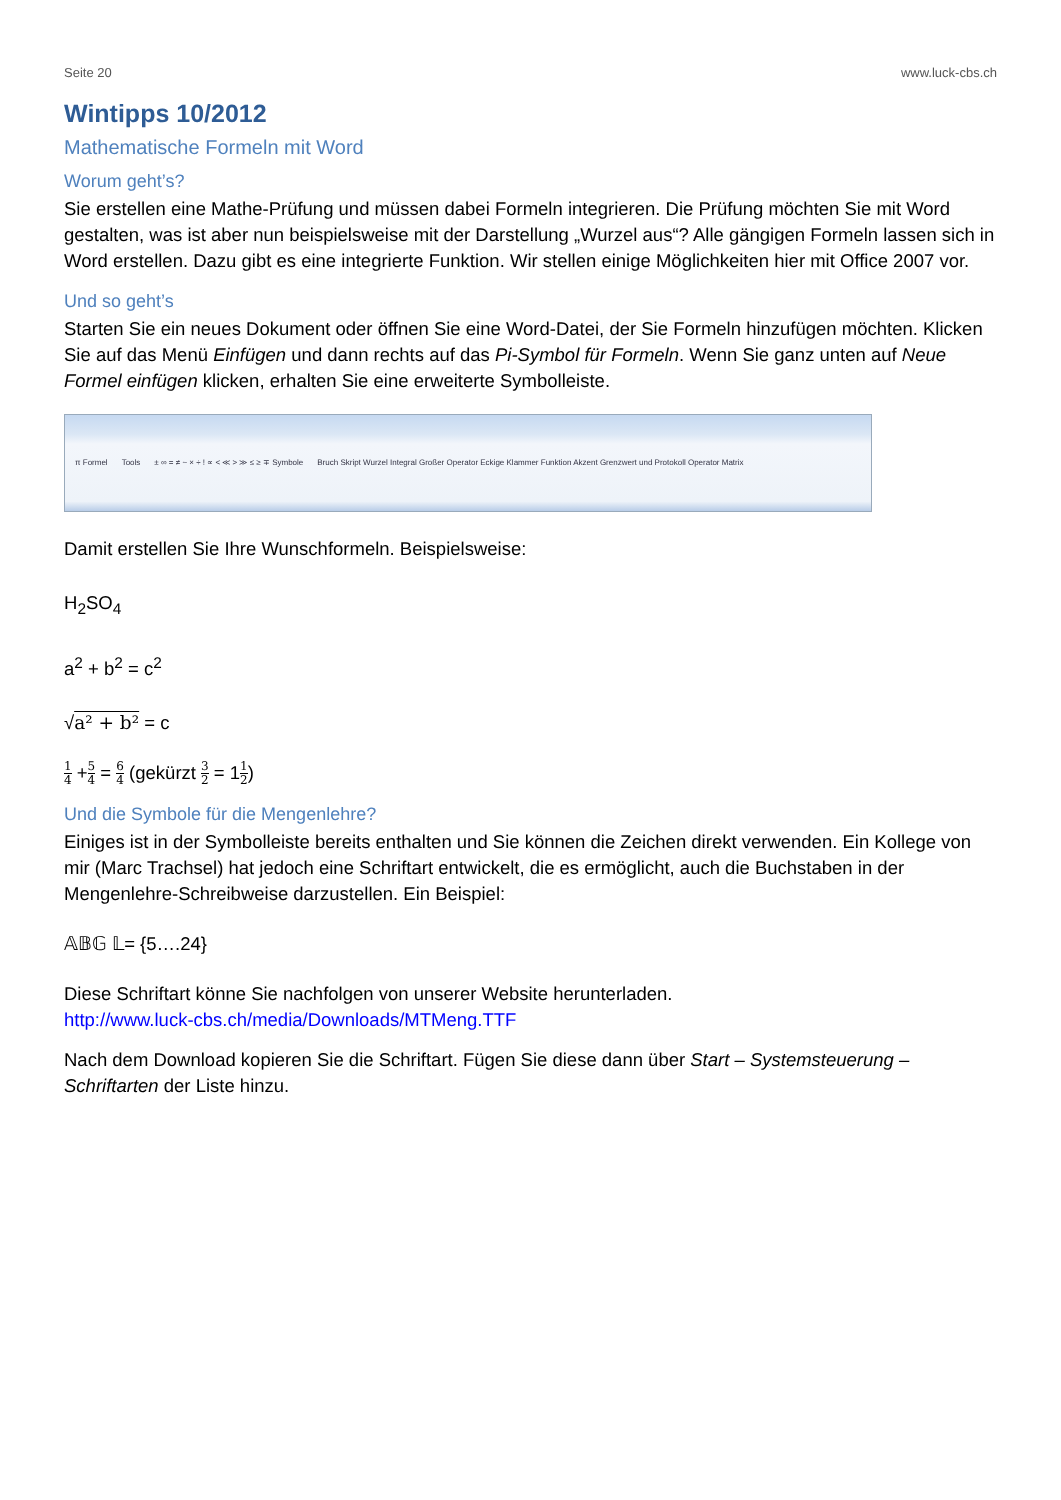Seite 20 www.luck-cbs.ch
Wintipps 10/2012
Mathematische Formeln mit Word
Worum geht’s?
Sie erstellen eine Mathe-Prüfung und müssen dabei Formeln integrieren. Die Prüfung möchten Sie mit Word gestalten, was ist aber nun beispielsweise mit der Darstellung „Wurzel aus“? Alle gängigen Formeln lassen sich in Word erstellen. Dazu gibt es eine integrierte Funktion. Wir stellen einige Möglichkeiten hier mit Office 2007 vor.
Und so geht’s
Starten Sie ein neues Dokument oder öffnen Sie eine Word-Datei, der Sie Formeln hinzufügen möchten. Klicken Sie auf das Menü Einfügen und dann rechts auf das Pi-Symbol für Formeln. Wenn Sie ganz unten auf Neue Formel einfügen klicken, erhalten Sie eine erweiterte Symbolleiste.
π Formel Tools ± ∞ = ≠ ~ × ÷ ! ∝ < ≪ > ≫ ≤ ≥ ∓ Symbole Bruch Skript Wurzel Integral Großer Operator Eckige Klammer Funktion Akzent Grenzwert und Protokoll Operator Matrix
Damit erstellen Sie Ihre Wunschformeln. Beispielsweise:
H<sub>2</sub>SO<sub>4</sub>
a<sup>2</sup> + b<sup>2</sup> = c<sup>2</sup>
√a² + b² = c
1 4 +5 4 = 6 4 (gekürzt 3 2 = 11 2)
Und die Symbole für die Mengenlehre?
Einiges ist in der Symbolleiste bereits enthalten und Sie können die Zeichen direkt verwenden. Ein Kollege von mir (Marc Trachsel) hat jedoch eine Schriftart entwickelt, die es ermöglicht, auch die Buchstaben in der Mengenlehre-Schreibweise darzustellen. Ein Beispiel:
𝔸𝔹𝔾 𝕃= {5….24}
Diese Schriftart könne Sie nachfolgen von unserer Website herunterladen.
http://www.luck-cbs.ch/media/Downloads/MTMeng.TTF
Nach dem Download kopieren Sie die Schriftart. Fügen Sie diese dann über Start – Systemsteuerung – Schriftarten der Liste hinzu.